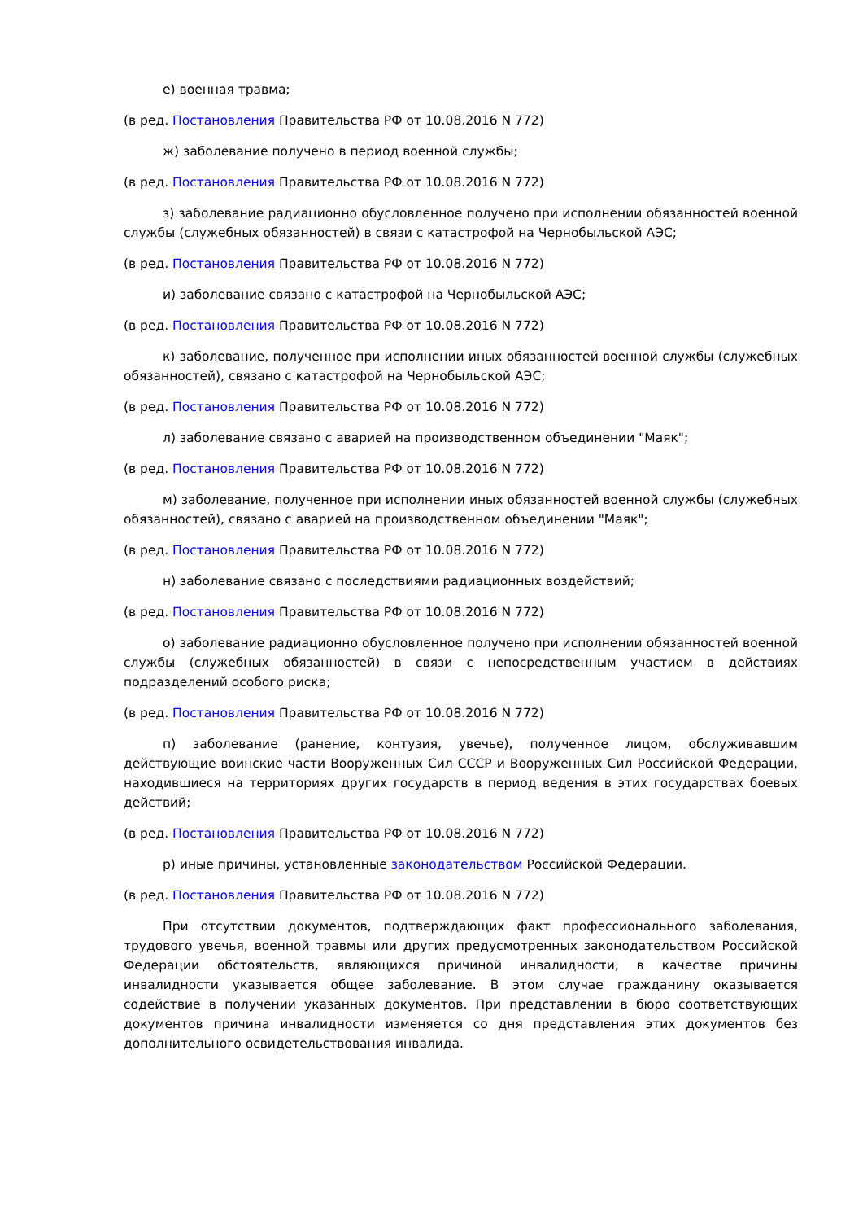е) военная травма;
(в ред. Постановления Правительства РФ от 10.08.2016 N 772)
ж) заболевание получено в период военной службы;
(в ред. Постановления Правительства РФ от 10.08.2016 N 772)
з) заболевание радиационно обусловленное получено при исполнении обязанностей военной службы (служебных обязанностей) в связи с катастрофой на Чернобыльской АЭС;
(в ред. Постановления Правительства РФ от 10.08.2016 N 772)
и) заболевание связано с катастрофой на Чернобыльской АЭС;
(в ред. Постановления Правительства РФ от 10.08.2016 N 772)
к) заболевание, полученное при исполнении иных обязанностей военной службы (служебных обязанностей), связано с катастрофой на Чернобыльской АЭС;
(в ред. Постановления Правительства РФ от 10.08.2016 N 772)
л) заболевание связано с аварией на производственном объединении "Маяк";
(в ред. Постановления Правительства РФ от 10.08.2016 N 772)
м) заболевание, полученное при исполнении иных обязанностей военной службы (служебных обязанностей), связано с аварией на производственном объединении "Маяк";
(в ред. Постановления Правительства РФ от 10.08.2016 N 772)
н) заболевание связано с последствиями радиационных воздействий;
(в ред. Постановления Правительства РФ от 10.08.2016 N 772)
о) заболевание радиационно обусловленное получено при исполнении обязанностей военной службы (служебных обязанностей) в связи с непосредственным участием в действиях подразделений особого риска;
(в ред. Постановления Правительства РФ от 10.08.2016 N 772)
п) заболевание (ранение, контузия, увечье), полученное лицом, обслуживавшим действующие воинские части Вооруженных Сил СССР и Вооруженных Сил Российской Федерации, находившиеся на территориях других государств в период ведения в этих государствах боевых действий;
(в ред. Постановления Правительства РФ от 10.08.2016 N 772)
р) иные причины, установленные законодательством Российской Федерации.
(в ред. Постановления Правительства РФ от 10.08.2016 N 772)
При отсутствии документов, подтверждающих факт профессионального заболевания, трудового увечья, военной травмы или других предусмотренных законодательством Российской Федерации обстоятельств, являющихся причиной инвалидности, в качестве причины инвалидности указывается общее заболевание. В этом случае гражданину оказывается содействие в получении указанных документов. При представлении в бюро соответствующих документов причина инвалидности изменяется со дня представления этих документов без дополнительного освидетельствования инвалида.